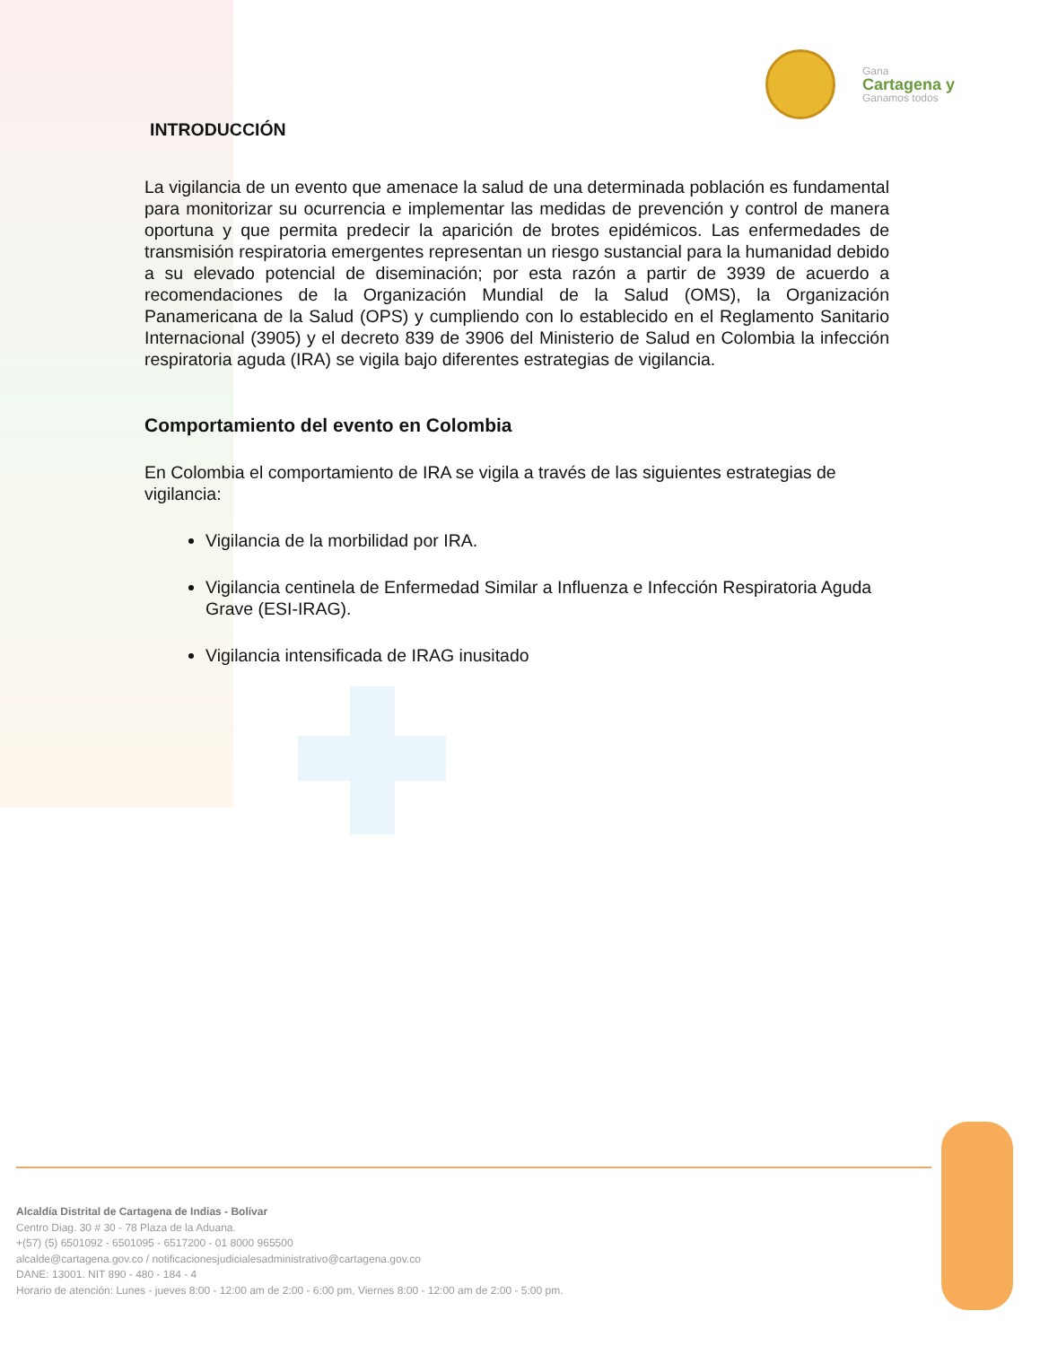Gana
Cartagena y
Ganamos todos
INTRODUCCIÓN
La vigilancia de un evento que amenace la salud de una determinada población es fundamental para monitorizar su ocurrencia e implementar las medidas de prevención y control de manera oportuna y que permita predecir la aparición de brotes epidémicos. Las enfermedades de transmisión respiratoria emergentes representan un riesgo sustancial para la humanidad debido a su elevado potencial de diseminación; por esta razón a partir de 3939 de acuerdo a recomendaciones de la Organización Mundial de la Salud (OMS), la Organización Panamericana de la Salud (OPS) y cumpliendo con lo establecido en el Reglamento Sanitario Internacional (3905) y el decreto 839 de 3906 del Ministerio de Salud en Colombia la infección respiratoria aguda (IRA) se vigila bajo diferentes estrategias de vigilancia.
Comportamiento del evento en Colombia
En Colombia el comportamiento de IRA se vigila a través de las siguientes estrategias de vigilancia:
Vigilancia de la morbilidad por IRA.
Vigilancia centinela de Enfermedad Similar a Influenza e Infección Respiratoria Aguda Grave (ESI-IRAG).
Vigilancia intensificada de IRAG inusitado
Alcaldía Distrital de Cartagena de Indias - Bolívar
Centro Diag. 30 # 30 - 78 Plaza de la Aduana.
+(57) (5) 6501092 - 6501095 - 6517200 - 01 8000 965500
alcalde@cartagena.gov.co / notificacionesjudicialesadministrativo@cartagena.gov.co
DANE: 13001. NIT 890 - 480 - 184 - 4
Horario de atención: Lunes - jueves 8:00 - 12:00 am de 2:00 - 6:00 pm, Viernes 8:00 - 12:00 am de 2:00 - 5:00 pm.